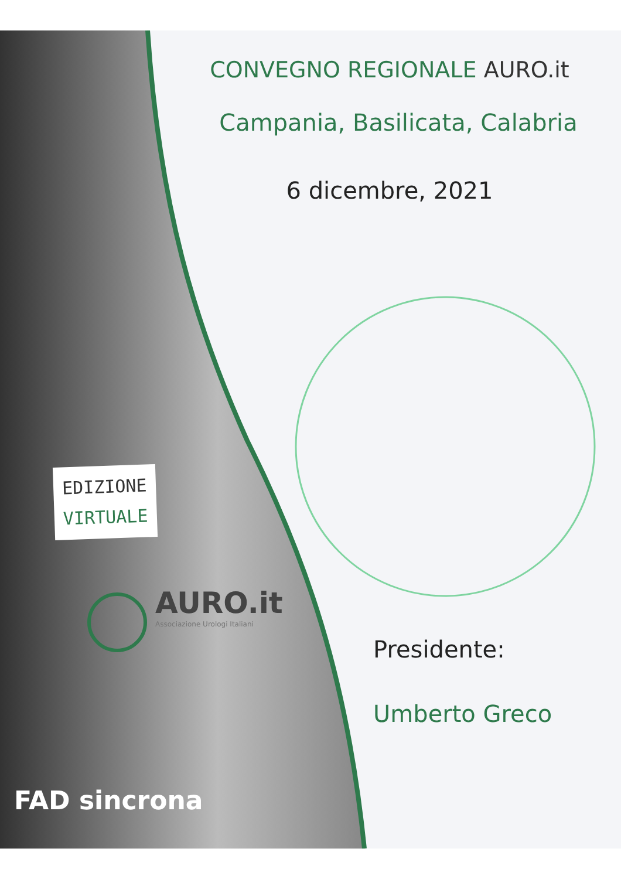CONVEGNO REGIONALE AURO.it
Campania, Basilicata, Calabria
6 dicembre, 2021
EDIZIONE
VIRTUALE
AURO.it
Associazione Urologi Italiani
Presidente:
Umberto Greco
FAD sincrona